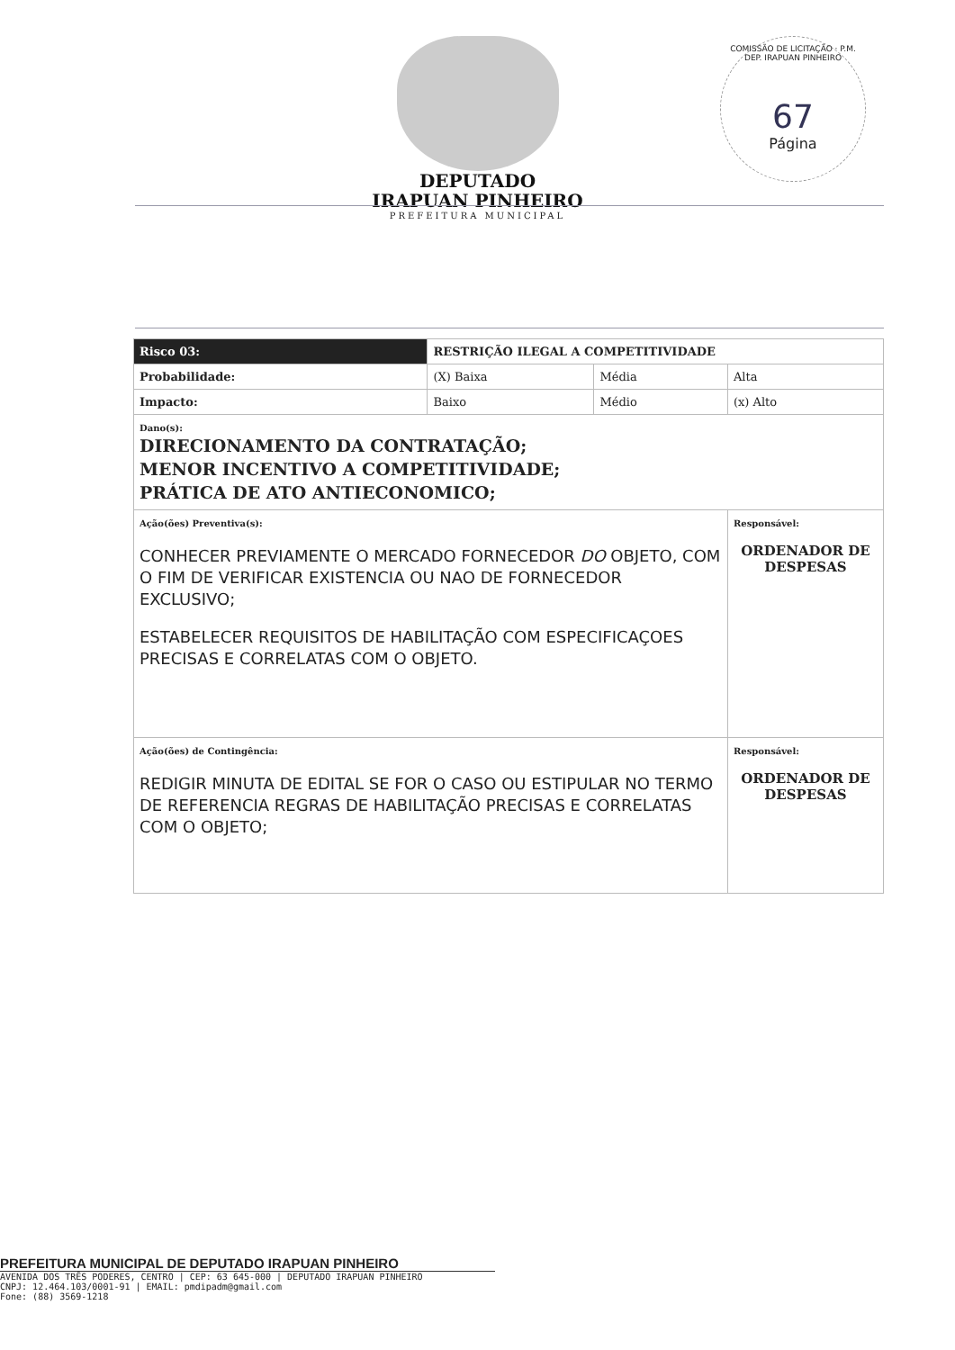DEPUTADO
IRAPUAN PINHEIRO
PREFEITURA MUNICIPAL
COMISSÃO DE LICITAÇÃO · P.M. DEP. IRAPUAN PINHEIRO
67
Página
| Risco 03: | RESTRIÇÃO ILEGAL A COMPETITIVIDADE | | |
| Probabilidade: | (X) Baixa | Média | Alta |
| Impacto: | Baixo | Médio | (x) Alto |
| Dano(s): DIRECIONAMENTO DA CONTRATAÇÃO; MENOR INCENTIVO A COMPETITIVIDADE; PRÁTICA DE ATO ANTIECONOMICO; | | | |
| Ação(ões) Preventiva(s): CONHECER PREVIAMENTE O MERCADO FORNECEDOR DO OBJETO, COM O FIM DE VERIFICAR EXISTENCIA OU NAO DE FORNECEDOR EXCLUSIVO; ESTABELECER REQUISITOS DE HABILITAÇÃO COM ESPECIFICAÇOES PRECISAS E CORRELATAS COM O OBJETO. | | | Responsável: ORDENADOR DE DESPESAS |
| Ação(ões) de Contingência: REDIGIR MINUTA DE EDITAL SE FOR O CASO OU ESTIPULAR NO TERMO DE REFERENCIA REGRAS DE HABILITAÇÃO PRECISAS E CORRELATAS COM O OBJETO; | | | Responsável: ORDENADOR DE DESPESAS |
PREFEITURA MUNICIPAL DE DEPUTADO IRAPUAN PINHEIRO
AVENIDA DOS TRÊS PODERES, CENTRO | CEP: 63 645-000 | DEPUTADO IRAPUAN PINHEIRO
CNPJ: 12.464.103/0001-91 | EMAIL: pmdipadm@gmail.com
Fone: (88) 3569-1218